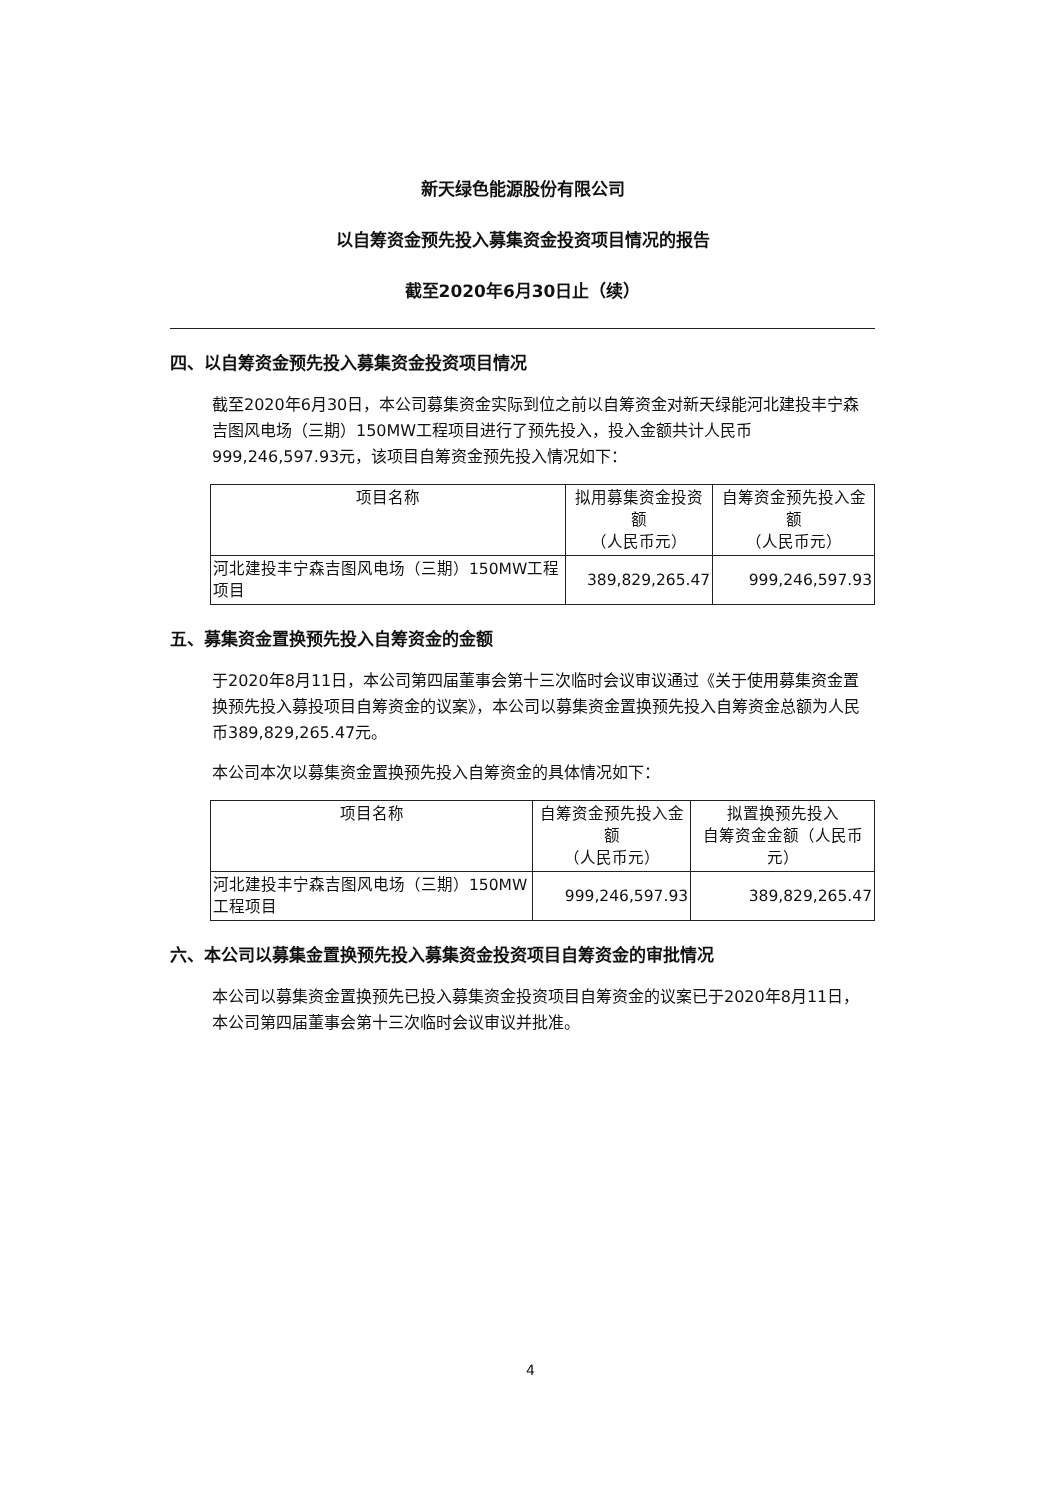新天绿色能源股份有限公司
以自筹资金预先投入募集资金投资项目情况的报告
截至2020年6月30日止（续）
四、以自筹资金预先投入募集资金投资项目情况
截至2020年6月30日，本公司募集资金实际到位之前以自筹资金对新天绿能河北建投丰宁森吉图风电场（三期）150MW工程项目进行了预先投入，投入金额共计人民币999,246,597.93元，该项目自筹资金预先投入情况如下：
| 项目名称 | 拟用募集资金投资额 （人民币元） | 自筹资金预先投入金额 （人民币元） |
| --- | --- | --- |
| 河北建投丰宁森吉图风电场（三期）150MW工程项目 | 389,829,265.47 | 999,246,597.93 |
五、募集资金置换预先投入自筹资金的金额
于2020年8月11日，本公司第四届董事会第十三次临时会议审议通过《关于使用募集资金置换预先投入募投项目自筹资金的议案》，本公司以募集资金置换预先投入自筹资金总额为人民币389,829,265.47元。
本公司本次以募集资金置换预先投入自筹资金的具体情况如下：
| 项目名称 | 自筹资金预先投入金额 （人民币元） | 拟置换预先投入 自筹资金金额（人民币元） |
| --- | --- | --- |
| 河北建投丰宁森吉图风电场（三期）150MW工程项目 | 999,246,597.93 | 389,829,265.47 |
六、本公司以募集金置换预先投入募集资金投资项目自筹资金的审批情况
本公司以募集资金置换预先已投入募集资金投资项目自筹资金的议案已于2020年8月11日，本公司第四届董事会第十三次临时会议审议并批准。
4